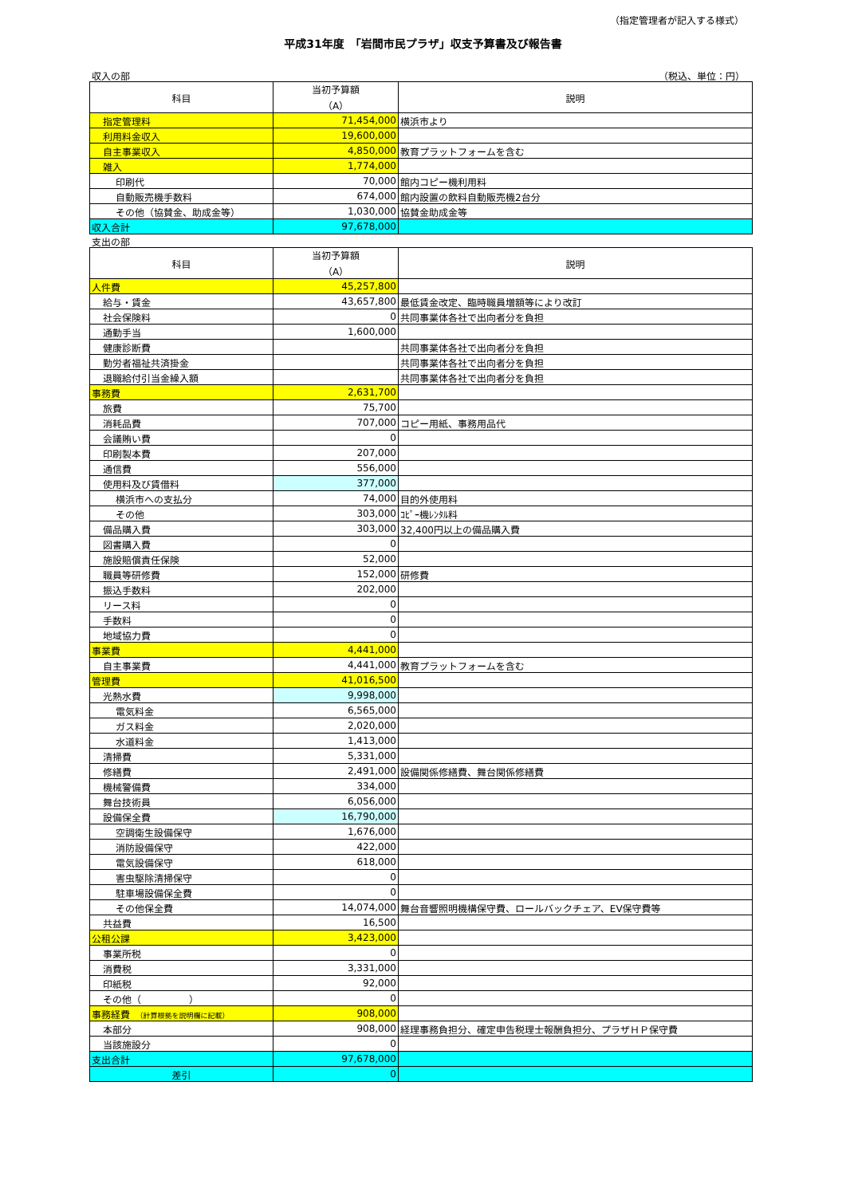（指定管理者が記入する様式）
平成31年度　「岩間市民プラザ」収支予算書及び報告書
収入の部 （税込、単位：円）
| 科目 | 当初予算額 （A） | 説明 |
| --- | --- | --- |
| 指定管理料 | 71,454,000 | 横浜市より |
| 利用料金収入 | 19,600,000 | |
| 自主事業収入 | 4,850,000 | 教育プラットフォームを含む |
| 雑入 | 1,774,000 | |
| 印刷代 | 70,000 | 館内コピー機利用料 |
| 自動販売機手数料 | 674,000 | 館内設置の飲料自動販売機2台分 |
| その他（協賛金、助成金等） | 1,030,000 | 協賛金助成金等 |
| 収入合計 | 97,678,000 | |
支出の部
| 科目 | 当初予算額 （A） | 説明 |
| --- | --- | --- |
| 人件費 | 45,257,800 | |
| 給与・賃金 | 43,657,800 | 最低賃金改定、臨時職員増額等により改訂 |
| 社会保険料 | 0 | 共同事業体各社で出向者分を負担 |
| 通勤手当 | 1,600,000 | |
| 健康診断費 | | 共同事業体各社で出向者分を負担 |
| 勤労者福祉共済掛金 | | 共同事業体各社で出向者分を負担 |
| 退職給付引当金繰入額 | | 共同事業体各社で出向者分を負担 |
| 事務費 | 2,631,700 | |
| 旅費 | 75,700 | |
| 消耗品費 | 707,000 | コピー用紙、事務用品代 |
| 会議賄い費 | 0 | |
| 印刷製本費 | 207,000 | |
| 通信費 | 556,000 | |
| 使用料及び賃借料 | 377,000 | |
| 横浜市への支払分 | 74,000 | 目的外使用料 |
| その他 | 303,000 | ｺﾋﾟｰ機ﾚﾝﾀﾙ料 |
| 備品購入費 | 303,000 | 32,400円以上の備品購入費 |
| 図書購入費 | 0 | |
| 施設賠償責任保険 | 52,000 | |
| 職員等研修費 | 152,000 | 研修費 |
| 振込手数料 | 202,000 | |
| リース料 | 0 | |
| 手数料 | 0 | |
| 地域協力費 | 0 | |
| 事業費 | 4,441,000 | |
| 自主事業費 | 4,441,000 | 教育プラットフォームを含む |
| 管理費 | 41,016,500 | |
| 光熱水費 | 9,998,000 | |
| 電気料金 | 6,565,000 | |
| ガス料金 | 2,020,000 | |
| 水道料金 | 1,413,000 | |
| 清掃費 | 5,331,000 | |
| 修繕費 | 2,491,000 | 設備関係修繕費、舞台関係修繕費 |
| 機械警備費 | 334,000 | |
| 舞台技術員 | 6,056,000 | |
| 設備保全費 | 16,790,000 | |
| 空調衛生設備保守 | 1,676,000 | |
| 消防設備保守 | 422,000 | |
| 電気設備保守 | 618,000 | |
| 害虫駆除清掃保守 | 0 | |
| 駐車場設備保全費 | 0 | |
| その他保全費 | 14,074,000 | 舞台音響照明機構保守費、ロールバックチェア、EV保守費等 |
| 共益費 | 16,500 | |
| 公租公課 | 3,423,000 | |
| 事業所税 | 0 | |
| 消費税 | 3,331,000 | |
| 印紙税 | 92,000 | |
| その他（ ） | 0 | |
| 事務経費 （計算根拠を説明欄に記載） | 908,000 | |
| 本部分 | 908,000 | 経理事務負担分、確定申告税理士報酬負担分、プラザＨＰ保守費 |
| 当該施設分 | 0 | |
| 支出合計 | 97,678,000 | |
| 差引 | 0 | |